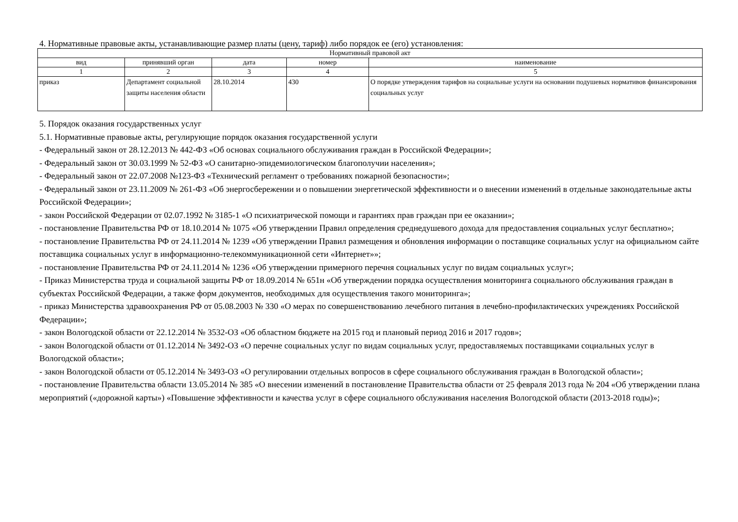4. Нормативные правовые акты, устанавливающие размер платы (цену, тариф) либо порядок ее (его) установления:
| Нормативный правовой акт | | | | |
| --- | --- | --- | --- | --- |
| вид | принявший орган | дата | номер | наименование |
| 1 | 2 | 3 | 4 | 5 |
| приказ | Департамент социальной защиты населения области | 28.10.2014 | 430 | О порядке утверждения тарифов на социальные услуги на основании подушевых нормативов финансирования социальных услуг |
5. Порядок оказания государственных услуг
5.1. Нормативные правовые акты, регулирующие порядок оказания государственной услуги
- Федеральный закон от 28.12.2013 № 442-ФЗ «Об основах социального обслуживания граждан в Российской Федерации»;
- Федеральный закон от 30.03.1999 № 52-ФЗ «О санитарно-эпидемиологическом благополучии населения»;
- Федеральный закон от 22.07.2008 №123-ФЗ «Технический регламент о требованиях пожарной безопасности»;
- Федеральный закон от 23.11.2009 № 261-ФЗ «Об энергосбережении и о повышении энергетической эффективности и о внесении изменений в отдельные законодательные акты Российской Федерации»;
- закон Российской Федерации от 02.07.1992 № 3185-1 «О психиатрической помощи и гарантиях прав граждан при ее оказании»;
- постановление Правительства РФ от 18.10.2014 № 1075 «Об утверждении Правил определения среднедушевого дохода для предоставления социальных услуг бесплатно»;
- постановление Правительства РФ от 24.11.2014 № 1239 «Об утверждении Правил размещения и обновления информации о поставщике социальных услуг на официальном сайте поставщика социальных услуг в информационно-телекоммуникационной сети «Интернет»»;
- постановление Правительства РФ от 24.11.2014 № 1236 «Об утверждении примерного перечня социальных услуг по видам социальных услуг»;
- Приказ Министерства труда и социальной защиты РФ от 18.09.2014 № 651н «Об утверждении порядка осуществления мониторинга социального обслуживания граждан в субъектах Российской Федерации, а также форм документов, необходимых для осуществления такого мониторинга»;
- приказ Министерства здравоохранения РФ от 05.08.2003 № 330 «О мерах по совершенствованию лечебного питания в лечебно-профилактических учреждениях Российской Федерации»;
- закон Вологодской области от 22.12.2014 № 3532-ОЗ «Об областном бюджете на 2015 год и плановый период 2016 и 2017 годов»;
- закон Вологодской области от 01.12.2014 № 3492-ОЗ «О перечне социальных услуг по видам социальных услуг, предоставляемых поставщиками социальных услуг в Вологодской области»;
- закон Вологодской области от 05.12.2014 № 3493-ОЗ «О регулировании отдельных вопросов в сфере социального обслуживания граждан в Вологодской области»;
- постановление Правительства области 13.05.2014 № 385 «О внесении изменений в постановление Правительства области от 25 февраля 2013 года № 204 «Об утверждении плана мероприятий («дорожной карты») «Повышение эффективности и качества услуг в сфере социального обслуживания населения Вологодской области (2013-2018 годы)»;